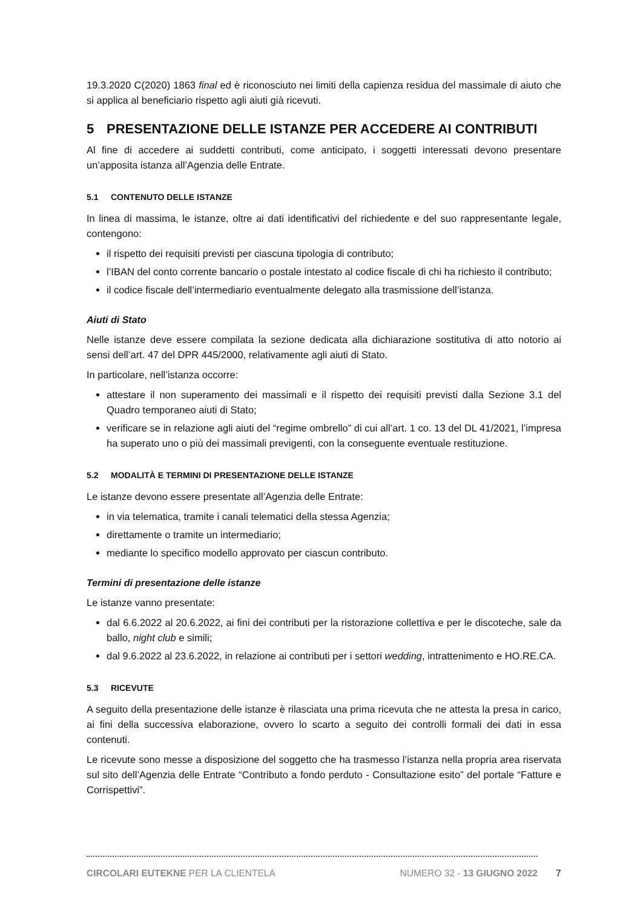19.3.2020 C(2020) 1863 final ed è riconosciuto nei limiti della capienza residua del massimale di aiuto che si applica al beneficiario rispetto agli aiuti già ricevuti.
5 PRESENTAZIONE DELLE ISTANZE PER ACCEDERE AI CONTRIBUTI
Al fine di accedere ai suddetti contributi, come anticipato, i soggetti interessati devono presentare un’apposita istanza all’Agenzia delle Entrate.
5.1 CONTENUTO DELLE ISTANZE
In linea di massima, le istanze, oltre ai dati identificativi del richiedente e del suo rappresentante legale, contengono:
il rispetto dei requisiti previsti per ciascuna tipologia di contributo;
l’IBAN del conto corrente bancario o postale intestato al codice fiscale di chi ha richiesto il contributo;
il codice fiscale dell’intermediario eventualmente delegato alla trasmissione dell’istanza.
Aiuti di Stato
Nelle istanze deve essere compilata la sezione dedicata alla dichiarazione sostitutiva di atto notorio ai sensi dell’art. 47 del DPR 445/2000, relativamente agli aiuti di Stato.
In particolare, nell’istanza occorre:
attestare il non superamento dei massimali e il rispetto dei requisiti previsti dalla Sezione 3.1 del Quadro temporaneo aiuti di Stato;
verificare se in relazione agli aiuti del “regime ombrello” di cui all’art. 1 co. 13 del DL 41/2021, l’impresa ha superato uno o più dei massimali previgenti, con la conseguente eventuale restituzione.
5.2 MODALITÀ E TERMINI DI PRESENTAZIONE DELLE ISTANZE
Le istanze devono essere presentate all’Agenzia delle Entrate:
in via telematica, tramite i canali telematici della stessa Agenzia;
direttamente o tramite un intermediario;
mediante lo specifico modello approvato per ciascun contributo.
Termini di presentazione delle istanze
Le istanze vanno presentate:
dal 6.6.2022 al 20.6.2022, ai fini dei contributi per la ristorazione collettiva e per le discoteche, sale da ballo, night club e simili;
dal 9.6.2022 al 23.6.2022, in relazione ai contributi per i settori wedding, intrattenimento e HO.RE.CA.
5.3 RICEVUTE
A seguito della presentazione delle istanze è rilasciata una prima ricevuta che ne attesta la presa in carico, ai fini della successiva elaborazione, ovvero lo scarto a seguito dei controlli formali dei dati in essa contenuti.
Le ricevute sono messe a disposizione del soggetto che ha trasmesso l’istanza nella propria area riservata sul sito dell’Agenzia delle Entrate “Contributo a fondo perduto - Consultazione esito” del portale “Fatture e Corrispettivi”.
CIRCOLARI EUTEKNE PER LA CLIENTELA NUMERO 32 - 13 GIUGNO 2022
7